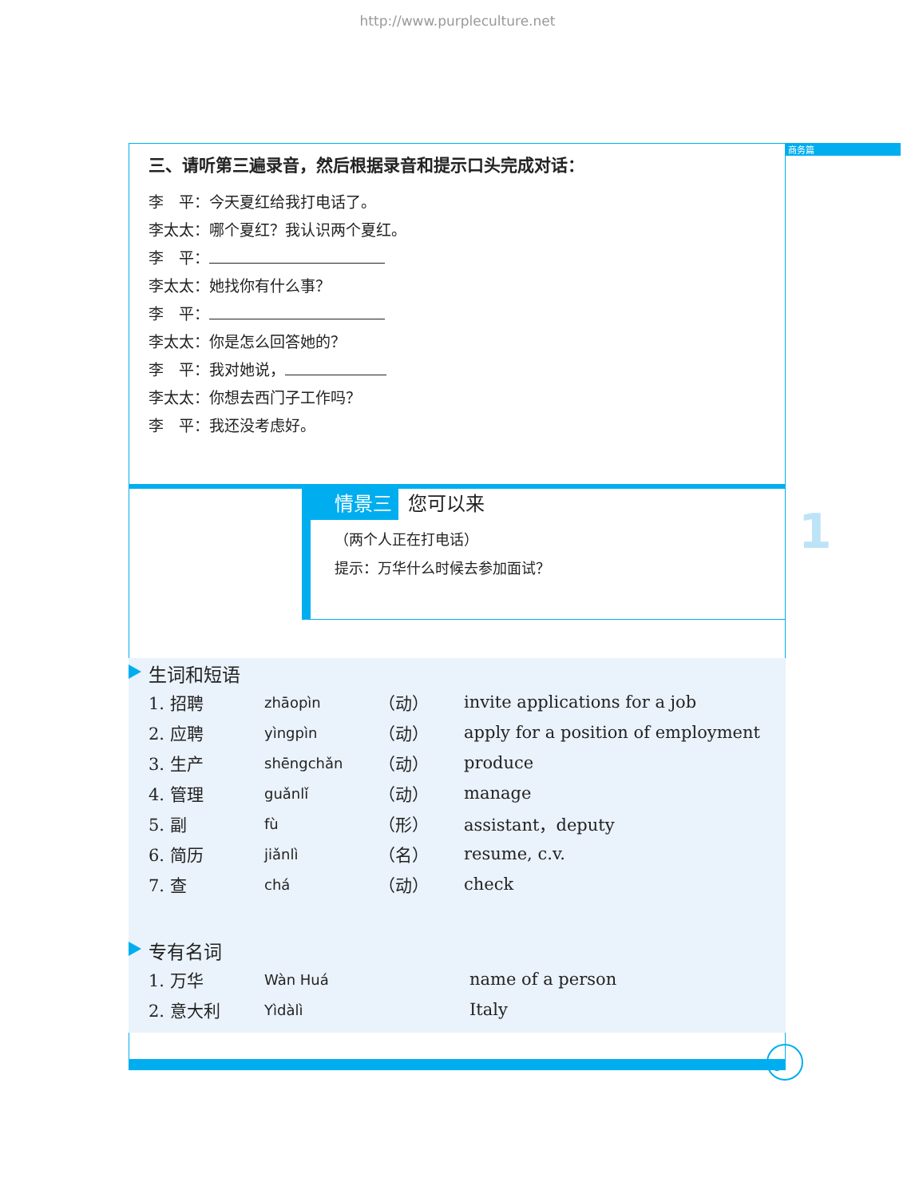http://www.purpleculture.net
商务篇
1
三、请听第三遍录音，然后根据录音和提示口头完成对话：
李　平：今天夏红给我打电话了。
李太太：哪个夏红？我认识两个夏红。
李　平：
李太太：她找你有什么事？
李　平：
李太太：你是怎么回答她的？
李　平：我对她说，
李太太：你想去西门子工作吗？
李　平：我还没考虑好。
情景三 您可以来
（两个人正在打电话）
提示：万华什么时候去参加面试？
生词和短语
| 1. 招聘 | zhāopìn | （动） | invite applications for a job |
| 2. 应聘 | yìngpìn | （动） | apply for a position of employment |
| 3. 生产 | shēngchǎn | （动） | produce |
| 4. 管理 | guǎnlǐ | （动） | manage |
| 5. 副 | fù | （形） | assistant，deputy |
| 6. 简历 | jiǎnlì | （名） | resume, c.v. |
| 7. 查 | chá | （动） | check |
专有名词
| 1. 万华 | Wàn Huá | name of a person |
| 2. 意大利 | Yìdàlì | Italy |
5